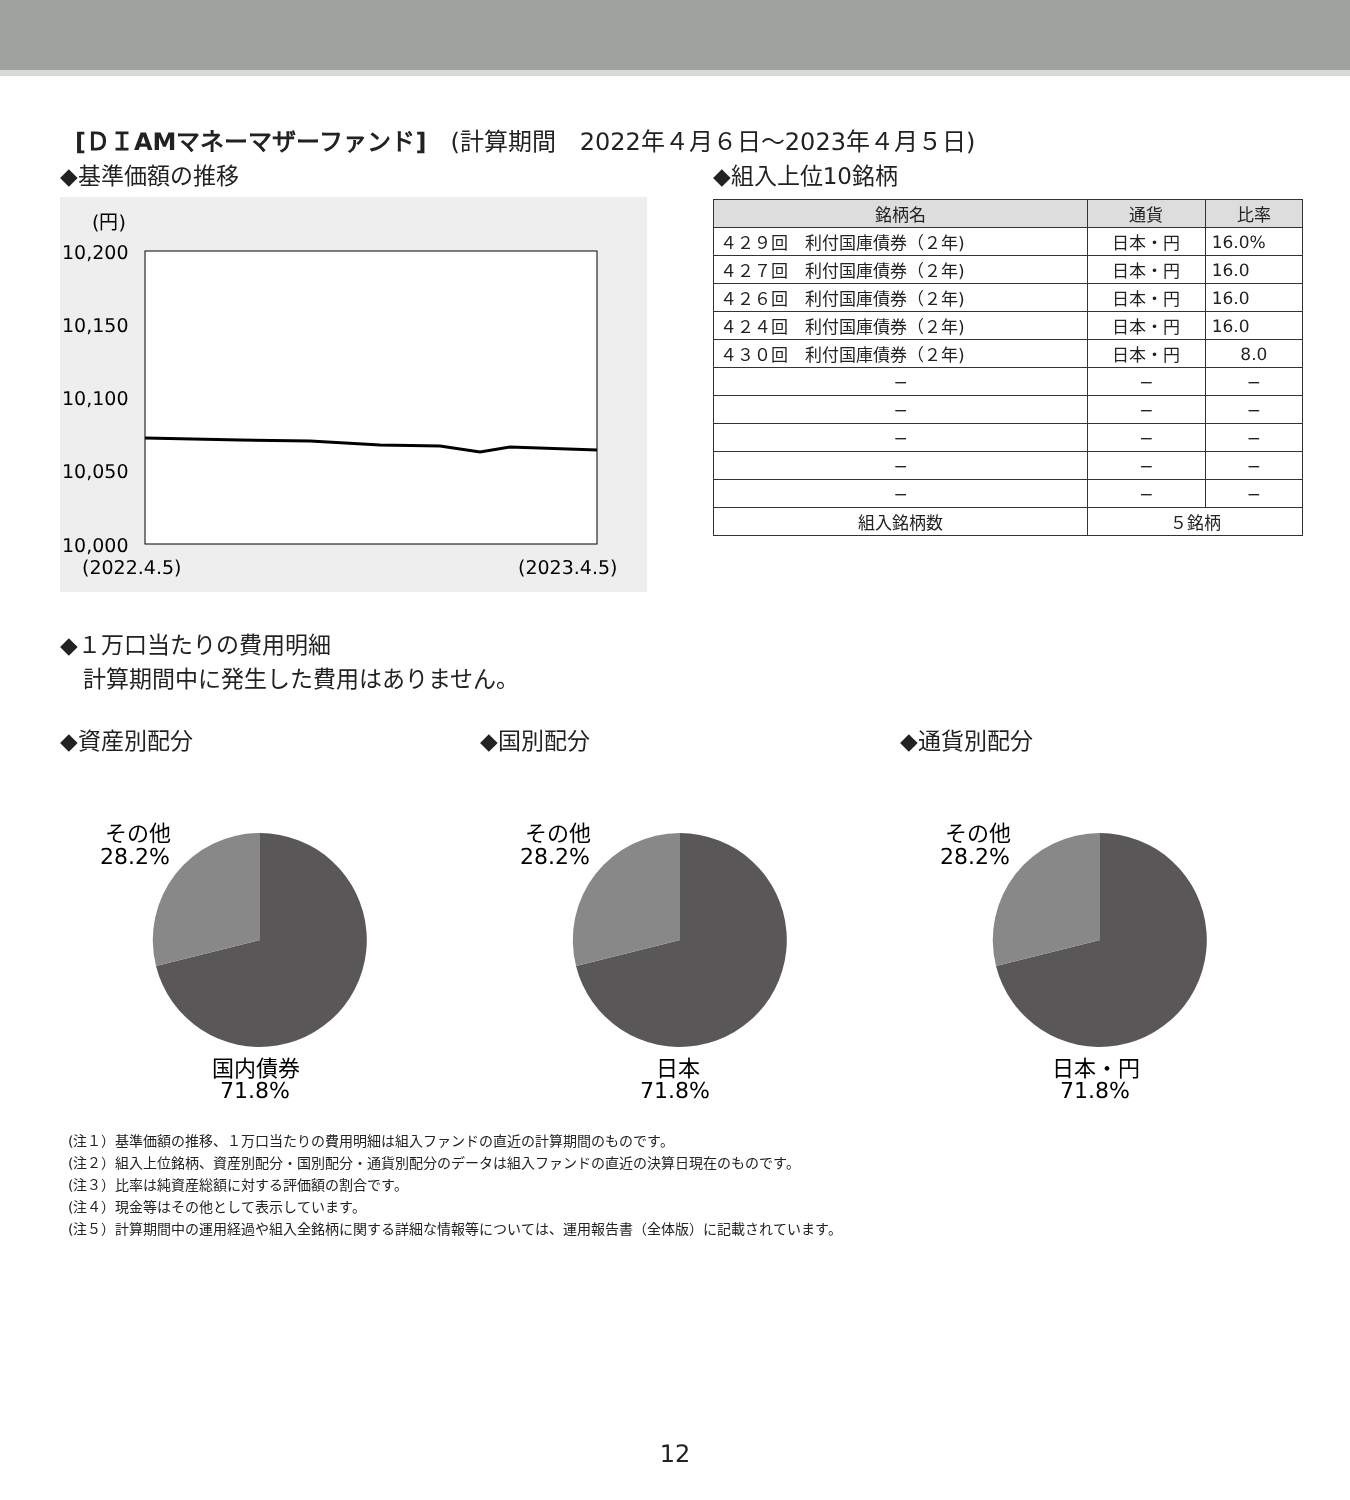[ＤＩAMマネーマザーファンド]　(計算期間　2022年４月６日～2023年４月５日)
◆基準価額の推移
(円)
10,200
10,150
10,100
10,050
10,000
(2022.4.5)
(2023.4.5)
◆組入上位10銘柄
| 銘柄名 | 通貨 | 比率 |
| --- | --- | --- |
| ４２９回 利付国庫債券（２年) | 日本・円 | 16.0% |
| ４２７回 利付国庫債券（２年) | 日本・円 | 16.0 |
| ４２６回 利付国庫債券（２年) | 日本・円 | 16.0 |
| ４２４回 利付国庫債券（２年) | 日本・円 | 16.0 |
| ４３０回 利付国庫債券（２年) | 日本・円 | 8.0 |
| − | − | − |
| − | − | − |
| − | − | − |
| − | − | − |
| − | − | − |
| 組入銘柄数 | ５銘柄 | |
◆１万口当たりの費用明細
　計算期間中に発生した費用はありません。
◆資産別配分
その他
28.2%
国内債券
71.8%
◆国別配分
その他
28.2%
日本
71.8%
◆通貨別配分
その他
28.2%
日本・円
71.8%
(注１）基準価額の推移、１万口当たりの費用明細は組入ファンドの直近の計算期間のものです。
(注２）組入上位銘柄、資産別配分・国別配分・通貨別配分のデータは組入ファンドの直近の決算日現在のものです。
(注３）比率は純資産総額に対する評価額の割合です。
(注４）現金等はその他として表示しています。
(注５）計算期間中の運用経過や組入全銘柄に関する詳細な情報等については、運用報告書（全体版）に記載されています。
12